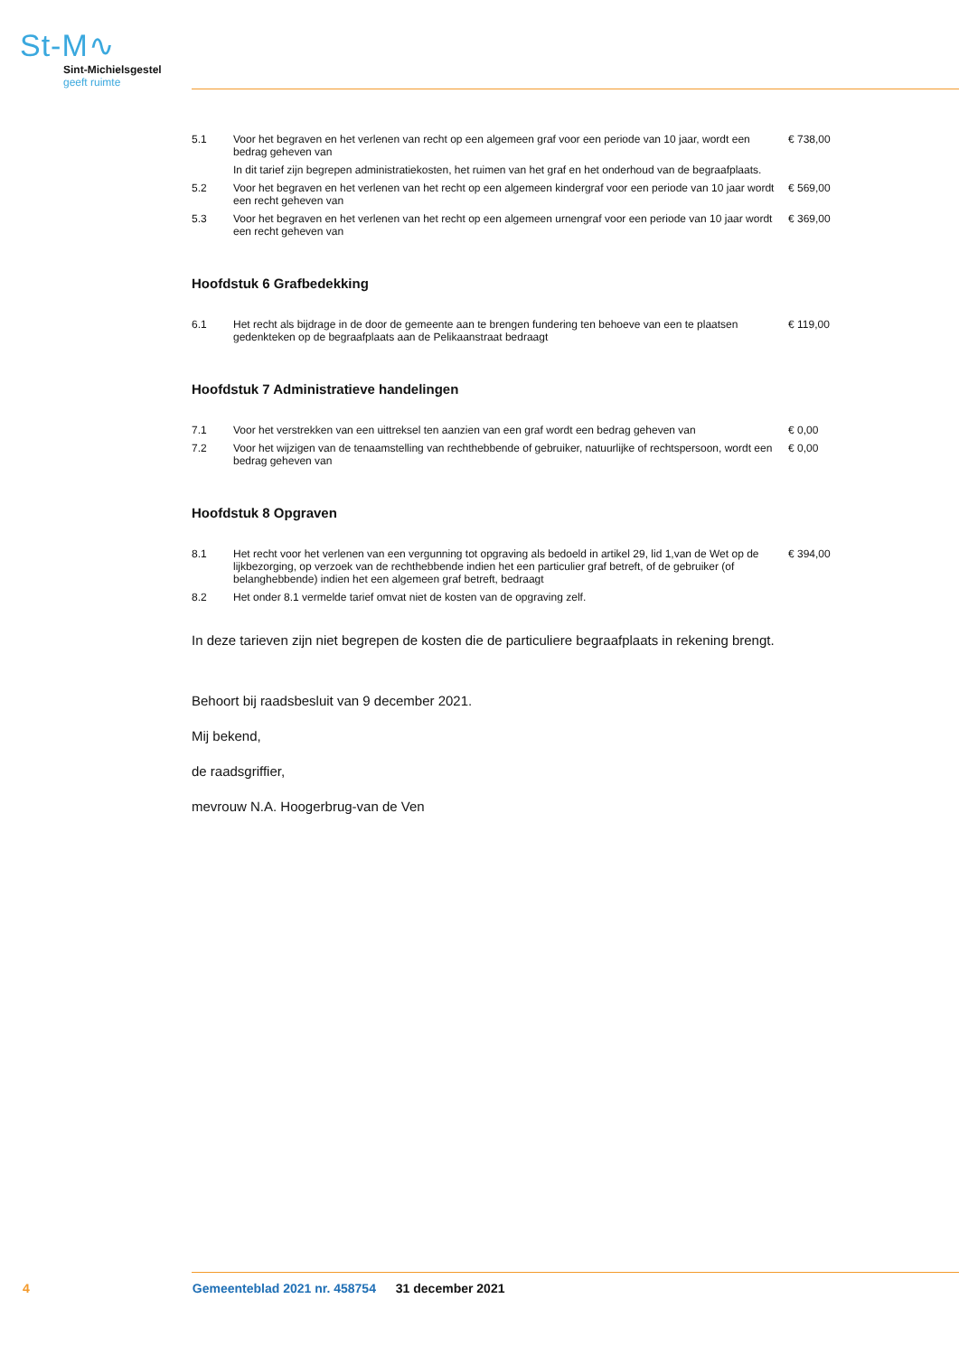St-M∿
Sint-Michielsgestel
geeft ruimte
| 5.1 | Voor het begraven en het verlenen van recht op een algemeen graf voor een periode van 10 jaar, wordt een bedrag geheven van | € 738,00 |
| | In dit tarief zijn begrepen administratiekosten, het ruimen van het graf en het onderhoud van de begraafplaats. | |
| 5.2 | Voor het begraven en het verlenen van het recht op een algemeen kindergraf voor een periode van 10 jaar wordt een recht geheven van | € 569,00 |
| 5.3 | Voor het begraven en het verlenen van het recht op een algemeen urnengraf voor een periode van 10 jaar wordt een recht geheven van | € 369,00 |
Hoofdstuk 6 Grafbedekking
| 6.1 | Het recht als bijdrage in de door de gemeente aan te brengen fundering ten behoeve van een te plaatsen gedenkteken op de begraafplaats aan de Pelikaanstraat bedraagt | € 119,00 |
Hoofdstuk 7 Administratieve handelingen
| 7.1 | Voor het verstrekken van een uittreksel ten aanzien van een graf wordt een bedrag geheven van | € 0,00 |
| 7.2 | Voor het wijzigen van de tenaamstelling van rechthebbende of gebruiker, natuurlijke of rechtspersoon, wordt een bedrag geheven van | € 0,00 |
Hoofdstuk 8 Opgraven
| 8.1 | Het recht voor het verlenen van een vergunning tot opgraving als bedoeld in artikel 29, lid 1,van de Wet op de lijkbezorging, op verzoek van de rechthebbende indien het een particulier graf betreft, of de gebruiker (of belanghebbende) indien het een algemeen graf betreft, bedraagt | € 394,00 |
| 8.2 | Het onder 8.1 vermelde tarief omvat niet de kosten van de opgraving zelf. | |
In deze tarieven zijn niet begrepen de kosten die de particuliere begraafplaats in rekening brengt.
Behoort bij raadsbesluit van 9 december 2021.
Mij bekend,
de raadsgriffier,
mevrouw N.A. Hoogerbrug-van de Ven
4 Gemeenteblad 2021 nr. 458754 31 december 2021